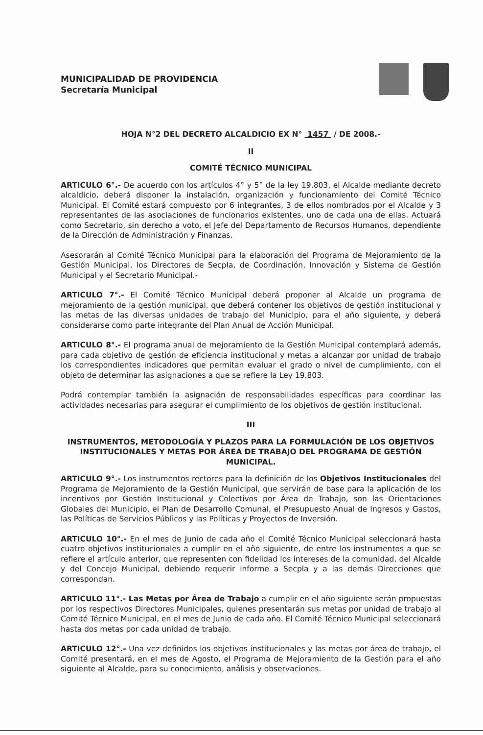MUNICIPALIDAD DE PROVIDENCIA
Secretaría Municipal
HOJA N°2 DEL DECRETO ALCALDICIO EX N° 1457 / DE 2008.-
II
COMITÉ TÉCNICO MUNICIPAL
ARTICULO 6°.- De acuerdo con los artículos 4° y 5° de la ley 19.803, el Alcalde mediante decreto alcaldicio, deberá disponer la instalación, organización y funcionamiento del Comité Técnico Municipal. El Comité estará compuesto por 6 integrantes, 3 de ellos nombrados por el Alcalde y 3 representantes de las asociaciones de funcionarios existentes, uno de cada una de ellas. Actuará como Secretario, sin derecho a voto, el Jefe del Departamento de Recursos Humanos, dependiente de la Dirección de Administración y Finanzas.
Asesorarán al Comité Técnico Municipal para la elaboración del Programa de Mejoramiento de la Gestión Municipal, los Directores de Secpla, de Coordinación, Innovación y Sistema de Gestión Municipal y el Secretario Municipal.-
ARTICULO 7°.- El Comité Técnico Municipal deberá proponer al Alcalde un programa de mejoramiento de la gestión municipal, que deberá contener los objetivos de gestión institucional y las metas de las diversas unidades de trabajo del Municipio, para el año siguiente, y deberá considerarse como parte integrante del Plan Anual de Acción Municipal.
ARTICULO 8°.- El programa anual de mejoramiento de la Gestión Municipal contemplará además, para cada objetivo de gestión de eficiencia institucional y metas a alcanzar por unidad de trabajo los correspondientes indicadores que permitan evaluar el grado o nivel de cumplimiento, con el objeto de determinar las asignaciones a que se refiere la Ley 19.803.
Podrá contemplar también la asignación de responsabilidades específicas para coordinar las actividades necesarias para asegurar el cumplimiento de los objetivos de gestión institucional.
III
INSTRUMENTOS, METODOLOGÍA Y PLAZOS PARA LA FORMULACIÓN DE LOS OBJETIVOS INSTITUCIONALES Y METAS POR ÁREA DE TRABAJO DEL PROGRAMA DE GESTIÓN MUNICIPAL.
ARTICULO 9°.- Los instrumentos rectores para la definición de los Objetivos Institucionales del Programa de Mejoramiento de la Gestión Municipal, que servirán de base para la aplicación de los incentivos por Gestión Institucional y Colectivos por Área de Trabajo, son las Orientaciones Globales del Municipio, el Plan de Desarrollo Comunal, el Presupuesto Anual de Ingresos y Gastos, las Políticas de Servicios Públicos y las Políticas y Proyectos de Inversión.
ARTICULO 10°.- En el mes de Junio de cada año el Comité Técnico Municipal seleccionará hasta cuatro objetivos institucionales a cumplir en el año siguiente, de entre los instrumentos a que se refiere el artículo anterior, que representen con fidelidad los intereses de la comunidad, del Alcalde y del Concejo Municipal, debiendo requerir informe a Secpla y a las demás Direcciones que correspondan.
ARTICULO 11°.- Las Metas por Área de Trabajo a cumplir en el año siguiente serán propuestas por los respectivos Directores Municipales, quienes presentarán sus metas por unidad de trabajo al Comité Técnico Municipal, en el mes de Junio de cada año. El Comité Técnico Municipal seleccionará hasta dos metas por cada unidad de trabajo.
ARTICULO 12°.- Una vez definidos los objetivos institucionales y las metas por área de trabajo, el Comité presentará, en el mes de Agosto, el Programa de Mejoramiento de la Gestión para el año siguiente al Alcalde, para su conocimiento, análisis y observaciones.